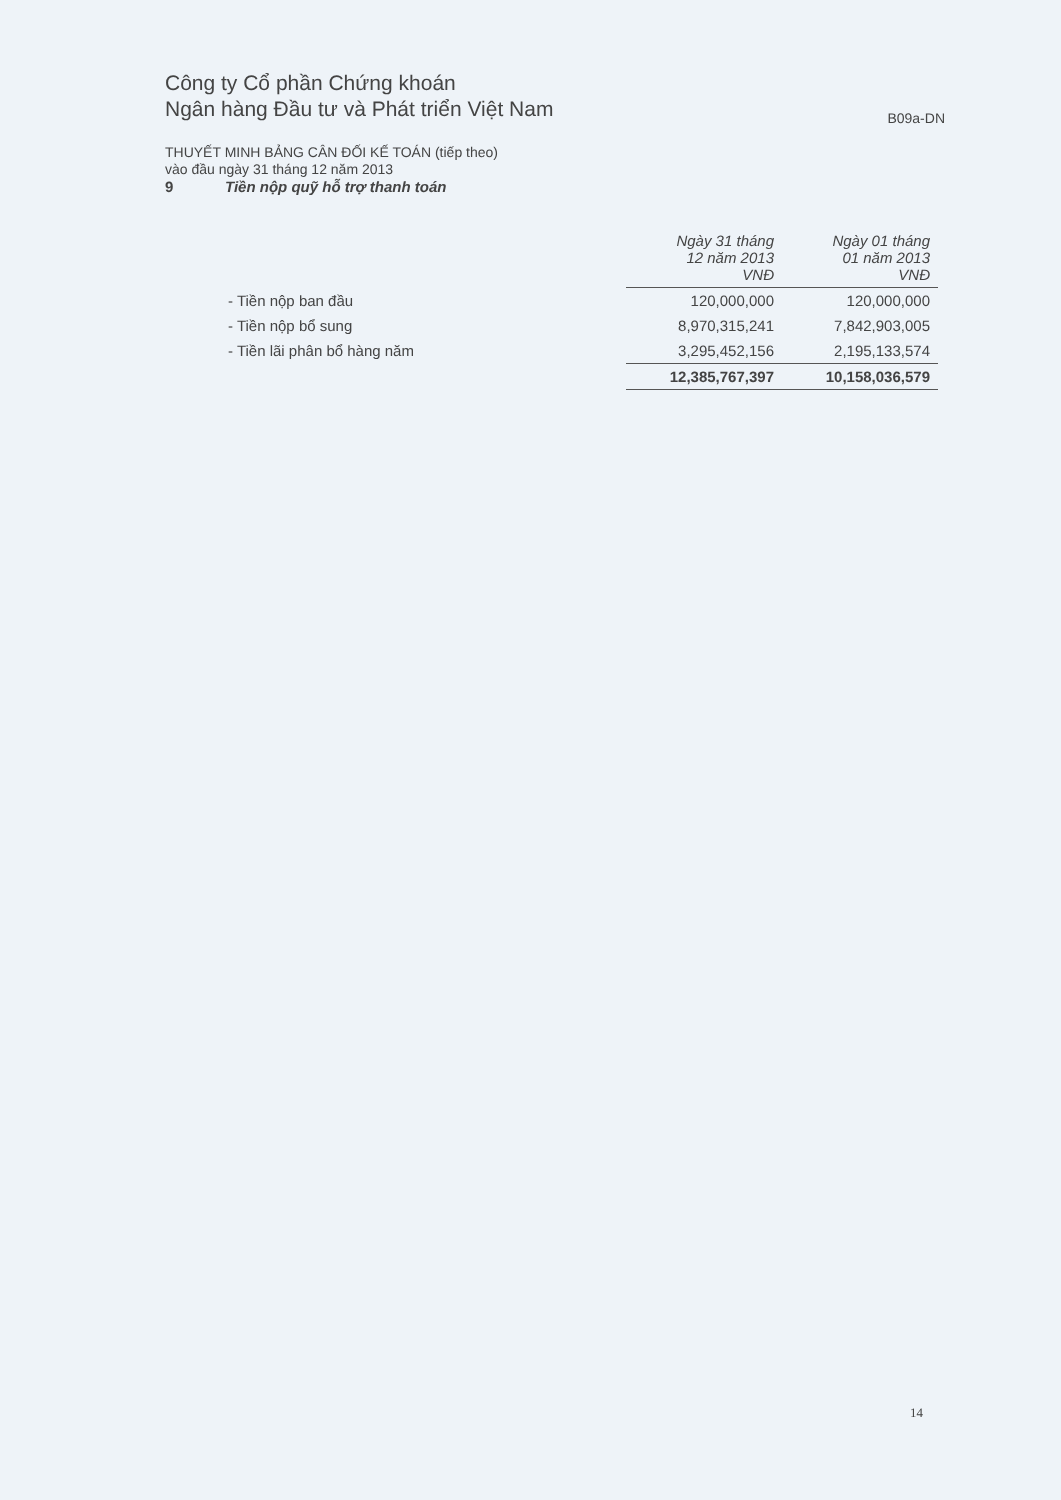Công ty Cổ phần Chứng khoán
Ngân hàng Đầu tư và Phát triển Việt Nam
B09a-DN
THUYẾT MINH BẢNG CÂN ĐỐI KẾ TOÁN (tiếp theo)
vào đầu ngày 31 tháng 12 năm 2013
9 Tiền nộp quỹ hỗ trợ thanh toán
| | Ngày 31 tháng 12 năm 2013 VNĐ | Ngày 01 tháng 01 năm 2013 VNĐ |
| - Tiền nộp ban đầu | 120,000,000 | 120,000,000 |
| - Tiền nộp bổ sung | 8,970,315,241 | 7,842,903,005 |
| - Tiền lãi phân bổ hàng năm | 3,295,452,156 | 2,195,133,574 |
| | 12,385,767,397 | 10,158,036,579 |
14